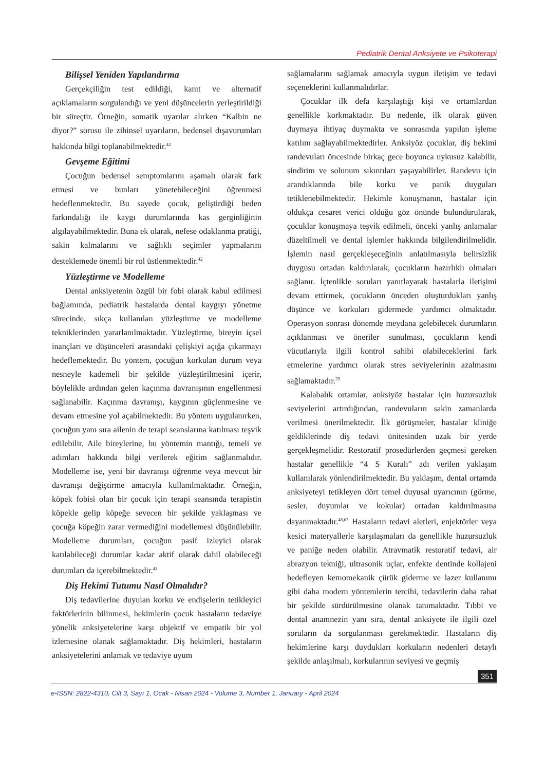Pediatrik Dental Anksiyete ve Psikoterapi
Bilişsel Yeniden Yapılandırma
Gerçekçiliğin test edildiği, kanıt ve alternatif açıklamaların sorgulandığı ve yeni düşüncelerin yerleştirildiği bir süreçtir. Örneğin, somatik uyarılar alırken “Kalbin ne diyor?” sorusu ile zihinsel uyarıların, bedensel dışavurumları hakkında bilgi toplanabilmektedir.<sup>42</sup>
Gevşeme Eğitimi
Çocuğun bedensel semptomlarını aşamalı olarak fark etmesi ve bunları yönetebileceğini öğrenmesi hedeflenmektedir. Bu sayede çocuk, geliştirdiği beden farkındalığı ile kaygı durumlarında kas gerginliğinin algılayabilmektedir. Buna ek olarak, nefese odaklanma pratiği, sakin kalmalarını ve sağlıklı seçimler yapmalarını desteklemede önemli bir rol üstlenmektedir.<sup>42</sup>
Yüzleştirme ve Modelleme
Dental anksiyetenin özgül bir fobi olarak kabul edilmesi bağlamında, pediatrik hastalarda dental kaygıyı yönetme sürecinde, sıkça kullanılan yüzleştirme ve modelleme tekniklerinden yararlanılmaktadır. Yüzleştirme, bireyin içsel inançları ve düşünceleri arasındaki çelişkiyi açığa çıkarmayı hedeflemektedir. Bu yöntem, çocuğun korkulan durum veya nesneyle kademeli bir şekilde yüzleştirilmesini içerir, böylelikle ardından gelen kaçınma davranışının engellenmesi sağlanabilir. Kaçınma davranışı, kaygının güçlenmesine ve devam etmesine yol açabilmektedir. Bu yöntem uygulanırken, çocuğun yanı sıra ailenin de terapi seanslarına katılması teşvik edilebilir. Aile bireylerine, bu yöntemin mantığı, temeli ve adımları hakkında bilgi verilerek eğitim sağlanmalıdır. Modelleme ise, yeni bir davranışı öğrenme veya mevcut bir davranışı değiştirme amacıyla kullanılmaktadır. Örneğin, köpek fobisi olan bir çocuk için terapi seansında terapistin köpekle gelip köpeğe sevecen bir şekilde yaklaşması ve çocuğa köpeğin zarar vermediğini modellemesi düşünülebilir. Modelleme durumları, çocuğun pasif izleyici olarak katılabileceği durumlar kadar aktif olarak dahil olabileceği durumları da içerebilmektedir.<sup>42</sup>
Diş Hekimi Tutumu Nasıl Olmalıdır?
Diş tedavilerine duyulan korku ve endişelerin tetikleyici faktörlerinin bilinmesi, hekimlerin çocuk hastaların tedaviye yönelik anksiyetelerine karşı objektif ve empatik bir yol izlemesine olanak sağlamaktadır. Diş hekimleri, hastaların anksiyetelerini anlamak ve tedaviye uyum
sağlamalarını sağlamak amacıyla uygun iletişim ve tedavi seçeneklerini kullanmalıdırlar.
Çocuklar ilk defa karşılaştığı kişi ve ortamlardan genellikle korkmaktadır. Bu nedenle, ilk olarak güven duymaya ihtiyaç duymakta ve sonrasında yapılan işleme katılım sağlayabilmektedirler. Anksiyöz çocuklar, diş hekimi randevuları öncesinde birkaç gece boyunca uykusuz kalabilir, sindirim ve solunum sıkıntıları yaşayabilirler. Randevu için arandıklarında bile korku ve panik duyguları tetiklenebilmektedir. Hekimle konuşmanın, hastalar için oldukça cesaret verici olduğu göz önünde bulundurularak, çocuklar konuşmaya teşvik edilmeli, önceki yanlış anlamalar düzeltilmeli ve dental işlemler hakkında bilgilendirilmelidir. İşlemin nasıl gerçekleşeceğinin anlatılmasıyla belirsizlik duygusu ortadan kaldırılarak, çocukların hazırlıklı olmaları sağlanır. İçtenlikle soruları yanıtlayarak hastalarla iletişimi devam ettirmek, çocukların önceden oluşturdukları yanlış düşünce ve korkuları gidermede yardımcı olmaktadır. Operasyon sonrası dönemde meydana gelebilecek durumların açıklanması ve öneriler sunulması, çocukların kendi vücutlarıyla ilgili kontrol sahibi olabileceklerini fark etmelerine yardımcı olarak stres seviyelerinin azalmasını sağlamaktadır.<sup>29</sup>
Kalabalık ortamlar, anksiyöz hastalar için huzursuzluk seviyelerini artırdığından, randevuların sakin zamanlarda verilmesi önerilmektedir. İlk görüşmeler, hastalar kliniğe geldiklerinde diş tedavi ünitesinden uzak bir yerde gerçekleşmelidir. Restoratif prosedürlerden geçmesi gereken hastalar genellikle “4 S Kuralı” adı verilen yaklaşım kullanılarak yönlendirilmektedir. Bu yaklaşım, dental ortamda anksiyeteyi tetikleyen dört temel duyusal uyarıcının (görme, sesler, duyumlar ve kokular) ortadan kaldırılmasına dayanmaktadır.<sup>48,63</sup> Hastaların tedavi aletleri, enjektörler veya kesici materyallerle karşılaşmaları da genellikle huzursuzluk ve paniğe neden olabilir. Atravmatik restoratif tedavi, air abrazyon tekniği, ultrasonik uçlar, enfekte dentinde kollajeni hedefleyen kemomekanik çürük giderme ve lazer kullanımı gibi daha modern yöntemlerin tercihi, tedavilerin daha rahat bir şekilde sürdürülmesine olanak tanımaktadır. Tıbbi ve dental anamnezin yanı sıra, dental anksiyete ile ilgili özel soruların da sorgulanması gerekmektedir. Hastaların diş hekimlerine karşı duydukları korkuların nedenleri detaylı şekilde anlaşılmalı, korkularının seviyesi ve geçmiş
351
e-ISSN: 2822-4310, Cilt 3, Sayı 1, Ocak - Nisan 2024 - Volume 3, Number 1, January - April 2024